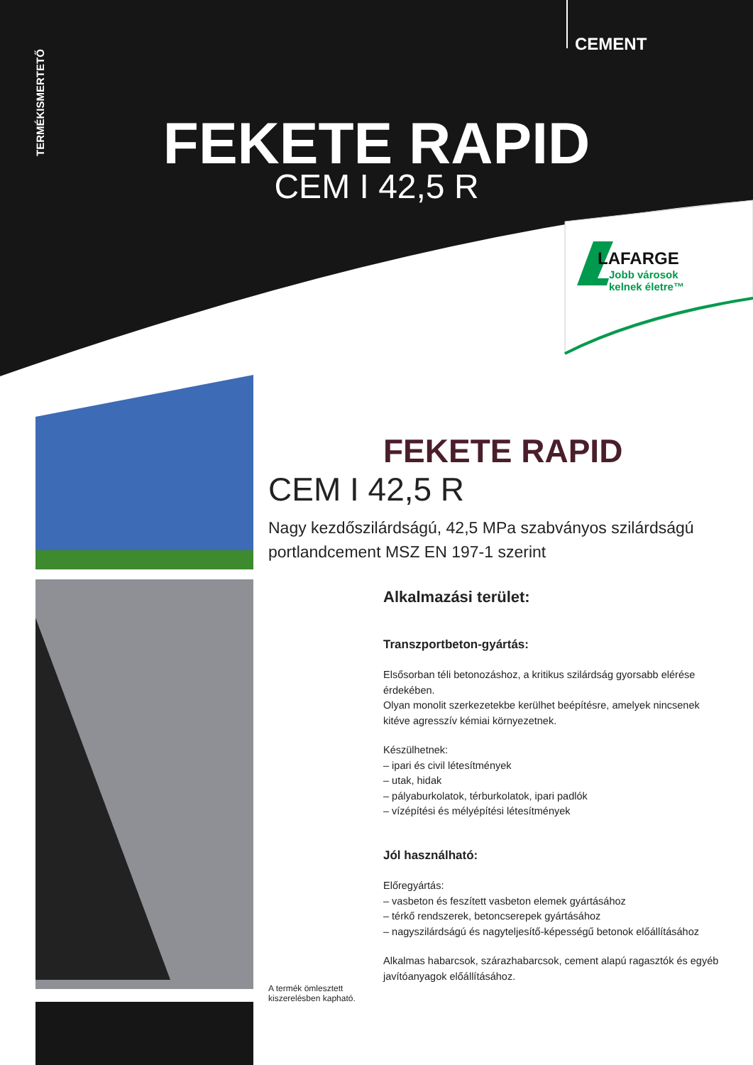TERMÉKISMERTETŐ
CEMENT
FEKETE RAPID
CEM I 42,5 R
LAFARGE
Jobb városok
kelnek életre™
FEKETE RAPID
CEM I 42,5 R
Nagy kezdőszilárdságú, 42,5 MPa szabványos szilárdságú portlandcement MSZ EN 197-1 szerint
Alkalmazási terület:
Transzportbeton-gyártás:
Elsősorban téli betonozáshoz, a kritikus szilárdság gyorsabb elérése érdekében.
Olyan monolit szerkezetekbe kerülhet beépítésre, amelyek nincsenek kitéve agresszív kémiai környezetnek.
Készülhetnek:
– ipari és civil létesítmények
– utak, hidak
– pályaburkolatok, térburkolatok, ipari padlók
– vízépítési és mélyépítési létesítmények
Jól használható:
Előregyártás:
– vasbeton és feszített vasbeton elemek gyártásához
– térkő rendszerek, betoncserepek gyártásához
– nagyszilárdságú és nagyteljesítő-képességű betonok előállításához
Alkalmas habarcsok, szárazhabarcsok, cement alapú ragasztók és egyéb javítóanyagok előállításához.
A termék ömlesztett kiszerelésben kapható.